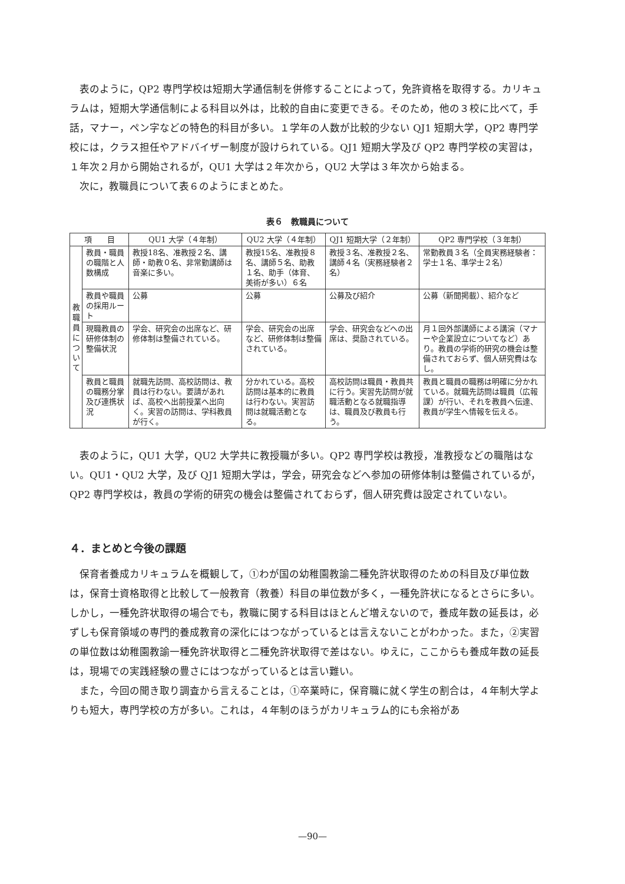表のように，QP2 専門学校は短期大学通信制を併修することによって，免許資格を取得する。カリキュラムは，短期大学通信制による科目以外は，比較的自由に変更できる。そのため，他の３校に比べて，手話，マナー，ペン字などの特色的科目が多い。１学年の人数が比較的少ない QJ1 短期大学，QP2 専門学校には，クラス担任やアドバイザー制度が設けられている。QJ1 短期大学及び QP2 専門学校の実習は，１年次２月から開始されるが，QU1 大学は２年次から，QU2 大学は３年次から始まる。
次に，教職員について表６のようにまとめた。
表６　教職員について
| 項 目 | | QU1 大学（４年制） | QU2 大学（４年制） | QJ1 短期大学（２年制） | QP2 専門学校（３年制） |
| --- | --- | --- | --- | --- | --- |
| 教職員について | 教員・職員の職階と人数構成 | 教授18名、准教授２名、講師・助教０名、非常勤講師は音楽に多い。 | 教授15名、准教授８名、講師５名、助教１名、助手（体育、美術が多い）６名 | 教授３名、准教授２名、講師４名（実務経験者２名） | 常勤教員３名（全員実務経験者：学士１名、準学士２名） |
| | 教員や職員の採用ルート | 公募 | 公募 | 公募及び紹介 | 公募（新聞掲載）、紹介など |
| | 現職教員の研修体制の整備状況 | 学会、研究会の出席など、研修体制は整備されている。 | 学会、研究会の出席など、研修体制は整備されている。 | 学会、研究会などへの出席は、奨励されている。 | 月１回外部講師による講演（マナーや企業設立についてなど）あり。教員の学術的研究の機会は整備されておらず、個人研究費はなし。 |
| | 教員と職員の職務分掌及び連携状況 | 就職先訪問、高校訪問は、教員は行わない。要請があれば、高校へ出前授業へ出向く。実習の訪問は、学科教員が行く。 | 分かれている。高校訪問は基本的に教員は行わない。実習訪問は就職活動となる。 | 高校訪問は職員・教員共に行う。実習先訪問が就職活動となる就職指導は、職員及び教員も行う。 | 教員と職員の職務は明確に分かれている。就職先訪問は職員（広報課）が行い、それを教員へ伝達、教員が学生へ情報を伝える。 |
表のように，QU1 大学，QU2 大学共に教授職が多い。QP2 専門学校は教授，准教授などの職階はない。QU1・QU2 大学，及び QJ1 短期大学は，学会，研究会などへ参加の研修体制は整備されているが，QP2 専門学校は，教員の学術的研究の機会は整備されておらず，個人研究費は設定されていない。
４．まとめと今後の課題
保育者養成カリキュラムを概観して，①わが国の幼稚園教諭二種免許状取得のための科目及び単位数は，保育士資格取得と比較して一般教育（教養）科目の単位数が多く，一種免許状になるとさらに多い。しかし，一種免許状取得の場合でも，教職に関する科目はほとんど増えないので，養成年数の延長は，必ずしも保育領域の専門的養成教育の深化にはつながっているとは言えないことがわかった。また，②実習の単位数は幼稚園教諭一種免許状取得と二種免許状取得で差はない。ゆえに，ここからも養成年数の延長は，現場での実践経験の豊さにはつながっているとは言い難い。
また，今回の聞き取り調査から言えることは，①卒業時に，保育職に就く学生の割合は，４年制大学よりも短大，専門学校の方が多い。これは，４年制のほうがカリキュラム的にも余裕があ
—90—